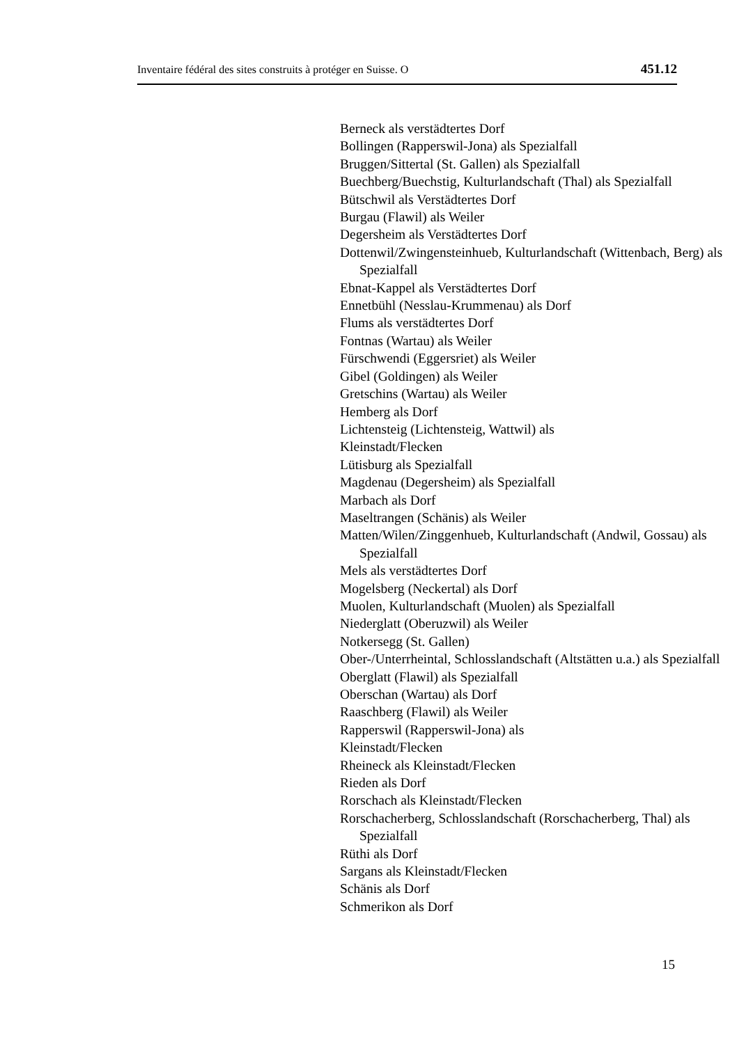Inventaire fédéral des sites construits à protéger en Suisse. O 451.12
Berneck als verstädtertes Dorf
Bollingen (Rapperswil-Jona) als Spezialfall
Bruggen/Sittertal (St. Gallen) als Spezialfall
Buechberg/Buechstig, Kulturlandschaft (Thal) als Spezialfall
Bütschwil als Verstädtertes Dorf
Burgau (Flawil) als Weiler
Degersheim als Verstädtertes Dorf
Dottenwil/Zwingensteinhueb, Kulturlandschaft (Wittenbach, Berg) als Spezialfall
Ebnat-Kappel als Verstädtertes Dorf
Ennetbühl (Nesslau-Krummenau) als Dorf
Flums als verstädtertes Dorf
Fontnas (Wartau) als Weiler
Fürschwendi (Eggersriet) als Weiler
Gibel (Goldingen) als Weiler
Gretschins (Wartau) als Weiler
Hemberg als Dorf
Lichtensteig (Lichtensteig, Wattwil) als
Kleinstadt/Flecken
Lütisburg als Spezialfall
Magdenau (Degersheim) als Spezialfall
Marbach als Dorf
Maseltrangen (Schänis) als Weiler
Matten/Wilen/Zinggenhueb, Kulturlandschaft (Andwil, Gossau) als Spezialfall
Mels als verstädtertes Dorf
Mogelsberg (Neckertal) als Dorf
Muolen, Kulturlandschaft (Muolen) als Spezialfall
Niederglatt (Oberuzwil) als Weiler
Notkersegg (St. Gallen)
Ober-/Unterrheintal, Schlosslandschaft (Altstätten u.a.) als Spezialfall
Oberglatt (Flawil) als Spezialfall
Oberschan (Wartau) als Dorf
Raaschberg (Flawil) als Weiler
Rapperswil (Rapperswil-Jona) als
Kleinstadt/Flecken
Rheineck als Kleinstadt/Flecken
Rieden als Dorf
Rorschach als Kleinstadt/Flecken
Rorschacherberg, Schlosslandschaft (Rorschacherberg, Thal) als Spezialfall
Rüthi als Dorf
Sargans als Kleinstadt/Flecken
Schänis als Dorf
Schmerikon als Dorf
15